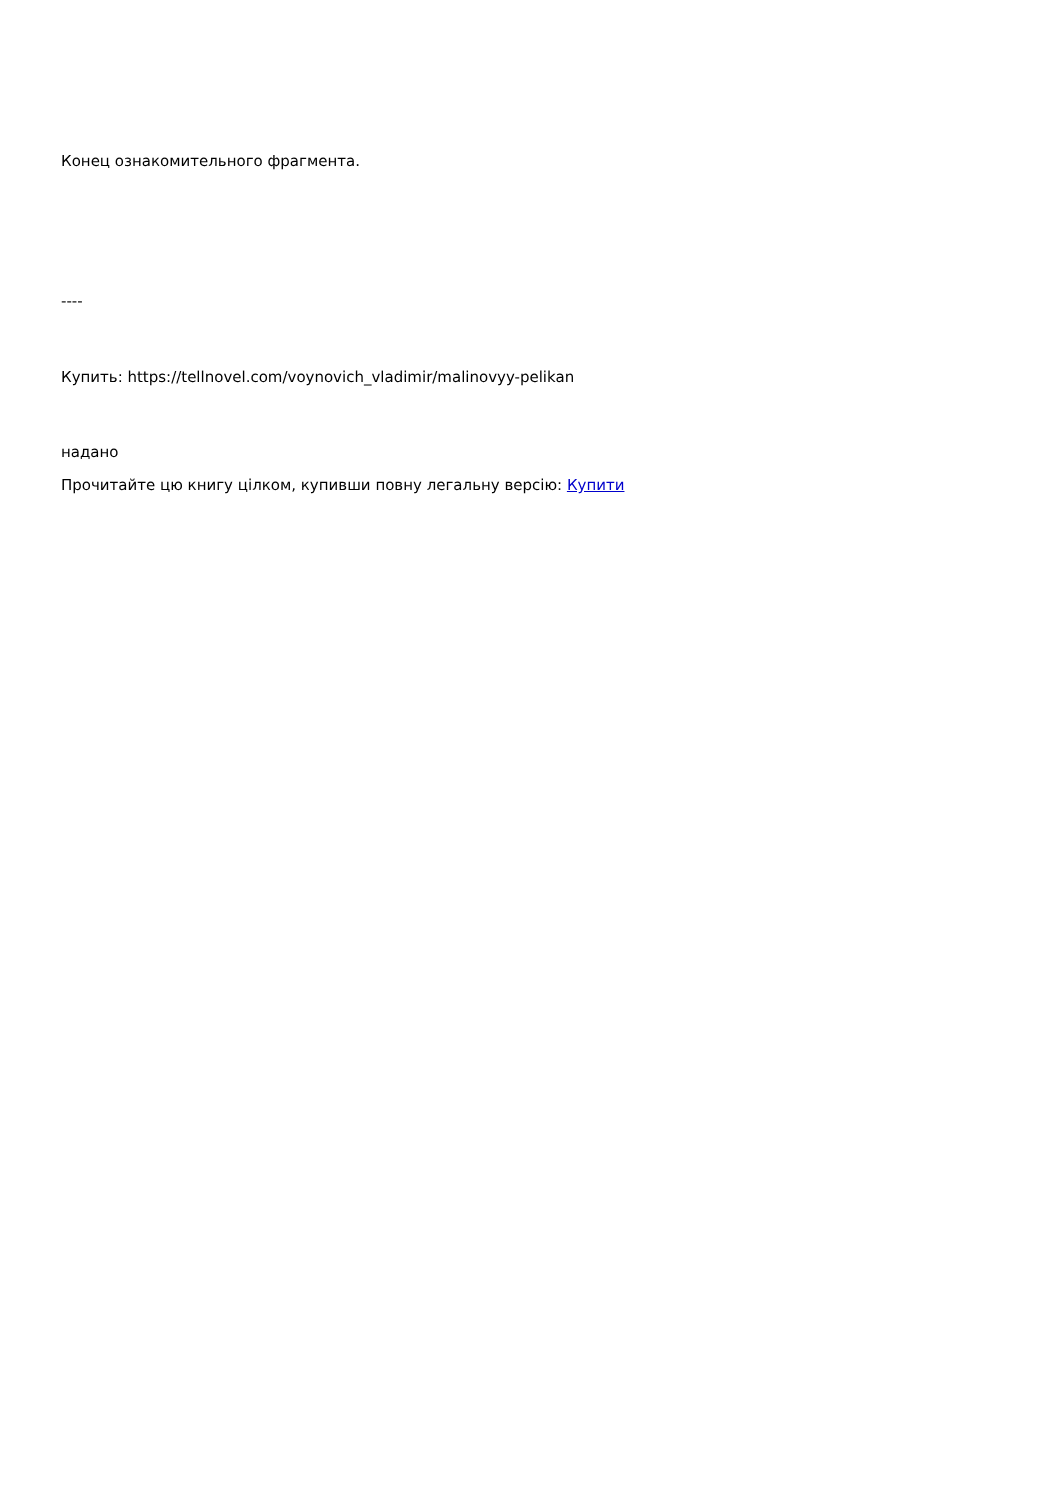Конец ознакомительного фрагмента.
----
Купить: https://tellnovel.com/voynovich_vladimir/malinovyy-pelikan
надано
Прочитайте цю книгу цілком, купивши повну легальну версію: Купити